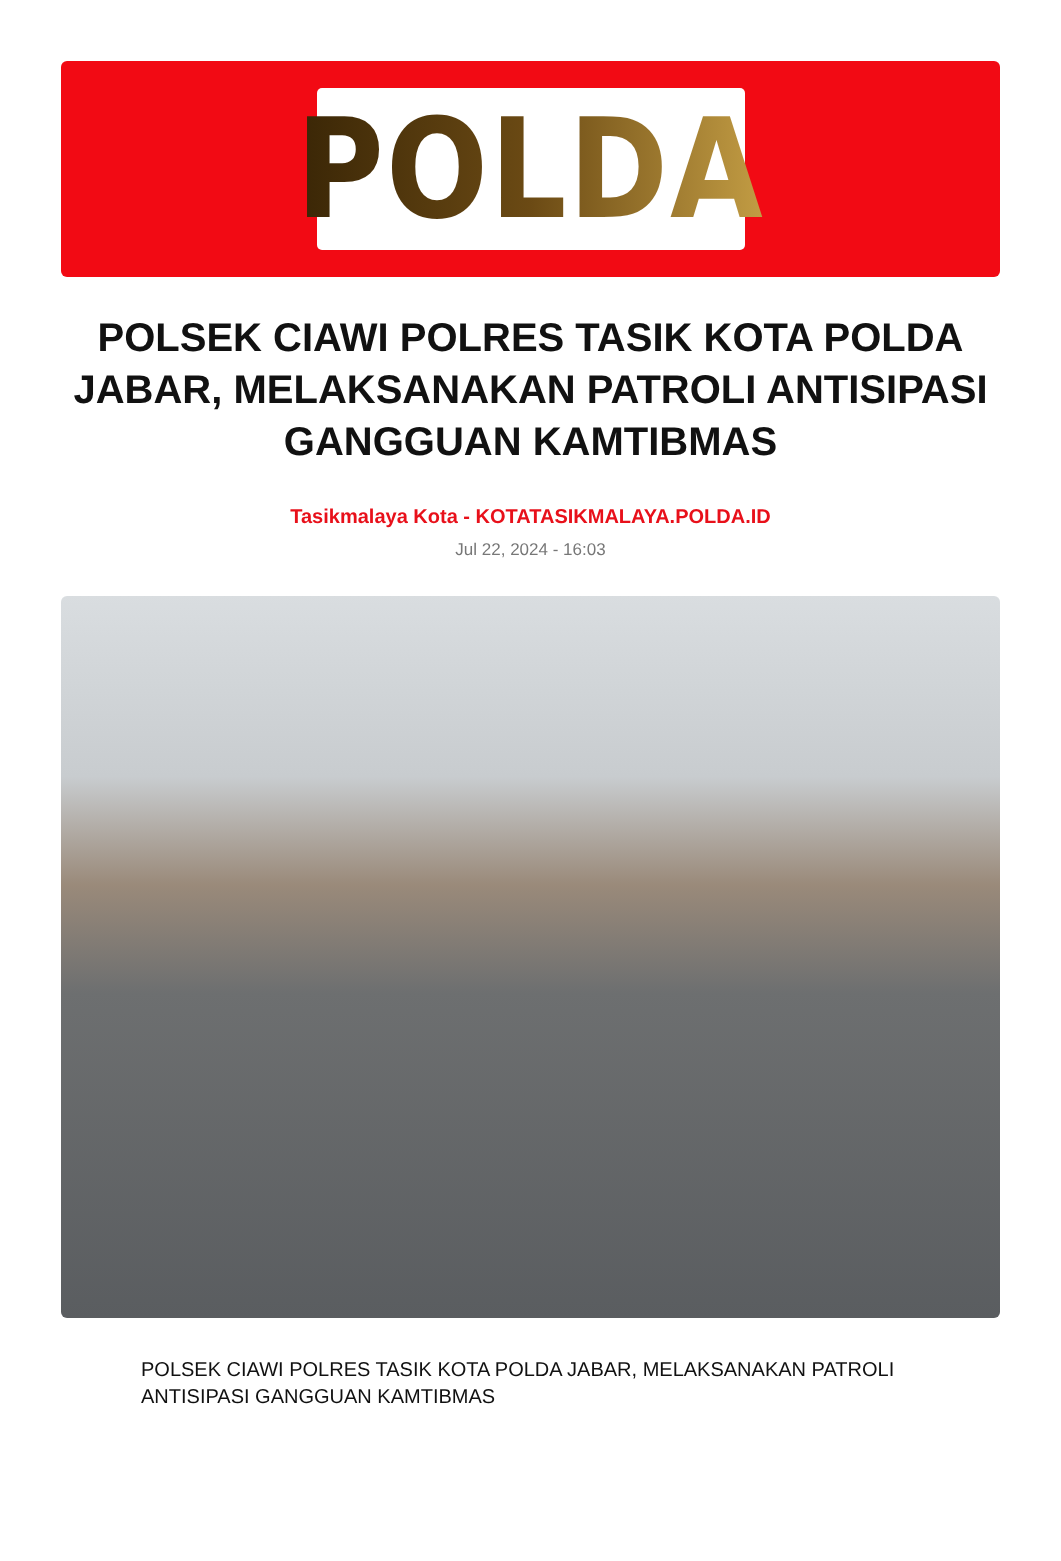POLDA
POLSEK CIAWI POLRES TASIK KOTA POLDA JABAR, MELAKSANAKAN PATROLI ANTISIPASI GANGGUAN KAMTIBMAS
Tasikmalaya Kota - KOTATASIKMALAYA.POLDA.ID
Jul 22, 2024 - 16:03
POLSEK CIAWI POLRES TASIK KOTA POLDA JABAR, MELAKSANAKAN PATROLI ANTISIPASI GANGGUAN KAMTIBMAS